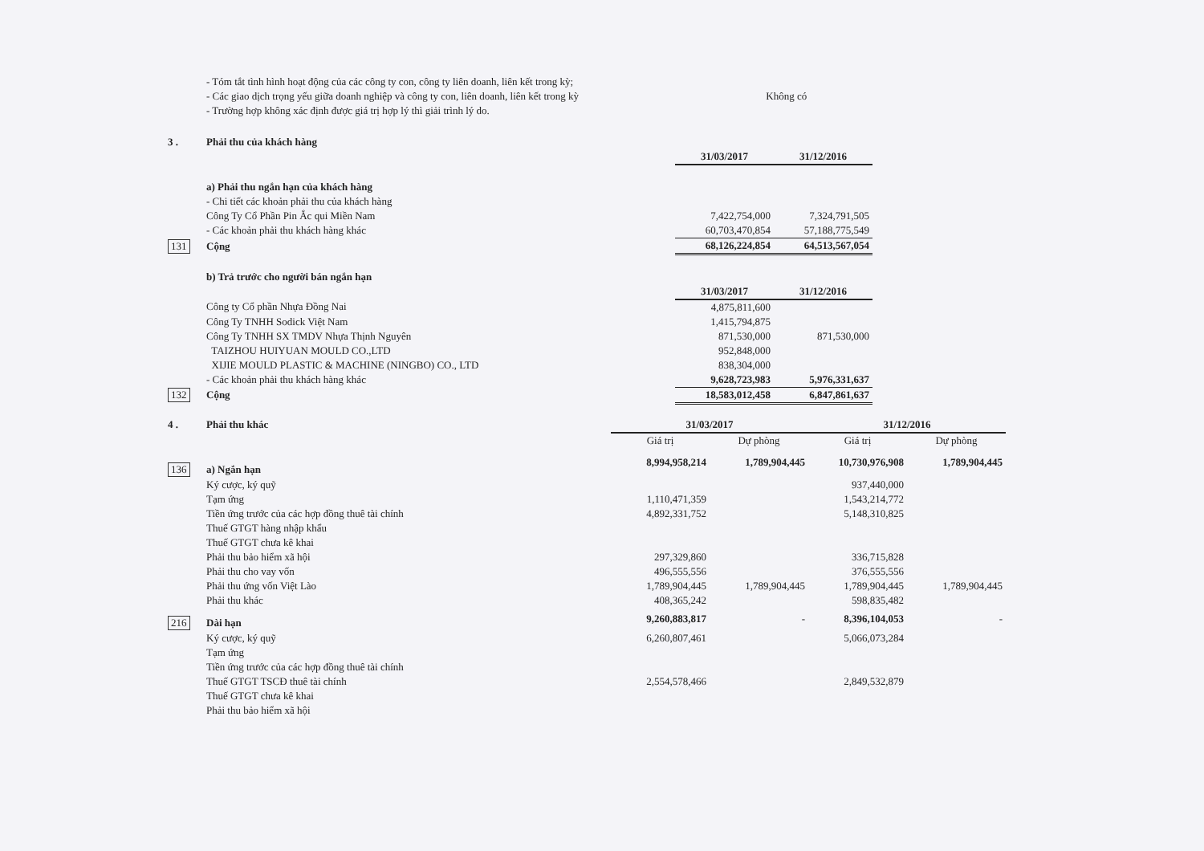- Tóm tắt tình hình hoạt động của các công ty con, công ty liên doanh, liên kết trong kỳ;
- Các giao dịch trọng yếu giữa doanh nghiệp và công ty con, liên doanh, liên kết trong kỳ Không có
- Trường hợp không xác định được giá trị hợp lý thì giải trình lý do.
| 3 . | Phải thu của khách hàng | | |
| | | 31/03/2017 | 31/12/2016 |
| | a) Phải thu ngắn hạn của khách hàng | | |
| | - Chi tiết các khoản phải thu của khách hàng | | |
| | Công Ty Cổ Phần Pin Ắc qui Miền Nam | 7,422,754,000 | 7,324,791,505 |
| | - Các khoản phải thu khách hàng khác | 60,703,470,854 | 57,188,775,549 |
| 131 | Cộng | 68,126,224,854 | 64,513,567,054 |
| | b) Trả trước cho người bán ngắn hạn | | |
| | | 31/03/2017 | 31/12/2016 |
| | Công ty Cổ phần Nhựa Đồng Nai | 4,875,811,600 | |
| | Công Ty TNHH Sodick Việt Nam | 1,415,794,875 | |
| | Công Ty TNHH SX TMDV Nhựa Thịnh Nguyên | 871,530,000 | 871,530,000 |
| | TAIZHOU HUIYUAN MOULD CO.,LTD | 952,848,000 | |
| | XIJIE MOULD PLASTIC & MACHINE (NINGBO) CO., LTD | 838,304,000 | |
| | - Các khoản phải thu khách hàng khác | 9,628,723,983 | 5,976,331,637 |
| 132 | Cộng | 18,583,012,458 | 6,847,861,637 |
| 4 . | Phải thu khác | 31/03/2017 | | 31/12/2016 | |
| | | Giá trị | Dự phòng | Giá trị | Dự phòng |
| 136 | a) Ngắn hạn | 8,994,958,214 | 1,789,904,445 | 10,730,976,908 | 1,789,904,445 |
| | Ký cược, ký quỹ | | | 937,440,000 | |
| | Tạm ứng | 1,110,471,359 | | 1,543,214,772 | |
| | Tiền ứng trước của các hợp đồng thuê tài chính | 4,892,331,752 | | 5,148,310,825 | |
| | Thuế GTGT hàng nhập khẩu | | | | |
| | Thuế GTGT chưa kê khai | | | | |
| | Phải thu bảo hiểm xã hội | 297,329,860 | | 336,715,828 | |
| | Phải thu cho vay vốn | 496,555,556 | | 376,555,556 | |
| | Phải thu ứng vốn Việt Lào | 1,789,904,445 | 1,789,904,445 | 1,789,904,445 | 1,789,904,445 |
| | Phải thu khác | 408,365,242 | | 598,835,482 | |
| 216 | Dài hạn | 9,260,883,817 | - | 8,396,104,053 | - |
| | Ký cược, ký quỹ | 6,260,807,461 | | 5,066,073,284 | |
| | Tạm ứng | | | | |
| | Tiền ứng trước của các hợp đồng thuê tài chính | | | | |
| | Thuế GTGT TSCĐ thuê tài chính | 2,554,578,466 | | 2,849,532,879 | |
| | Thuế GTGT chưa kê khai | | | | |
| | Phải thu bảo hiểm xã hội | | | | |